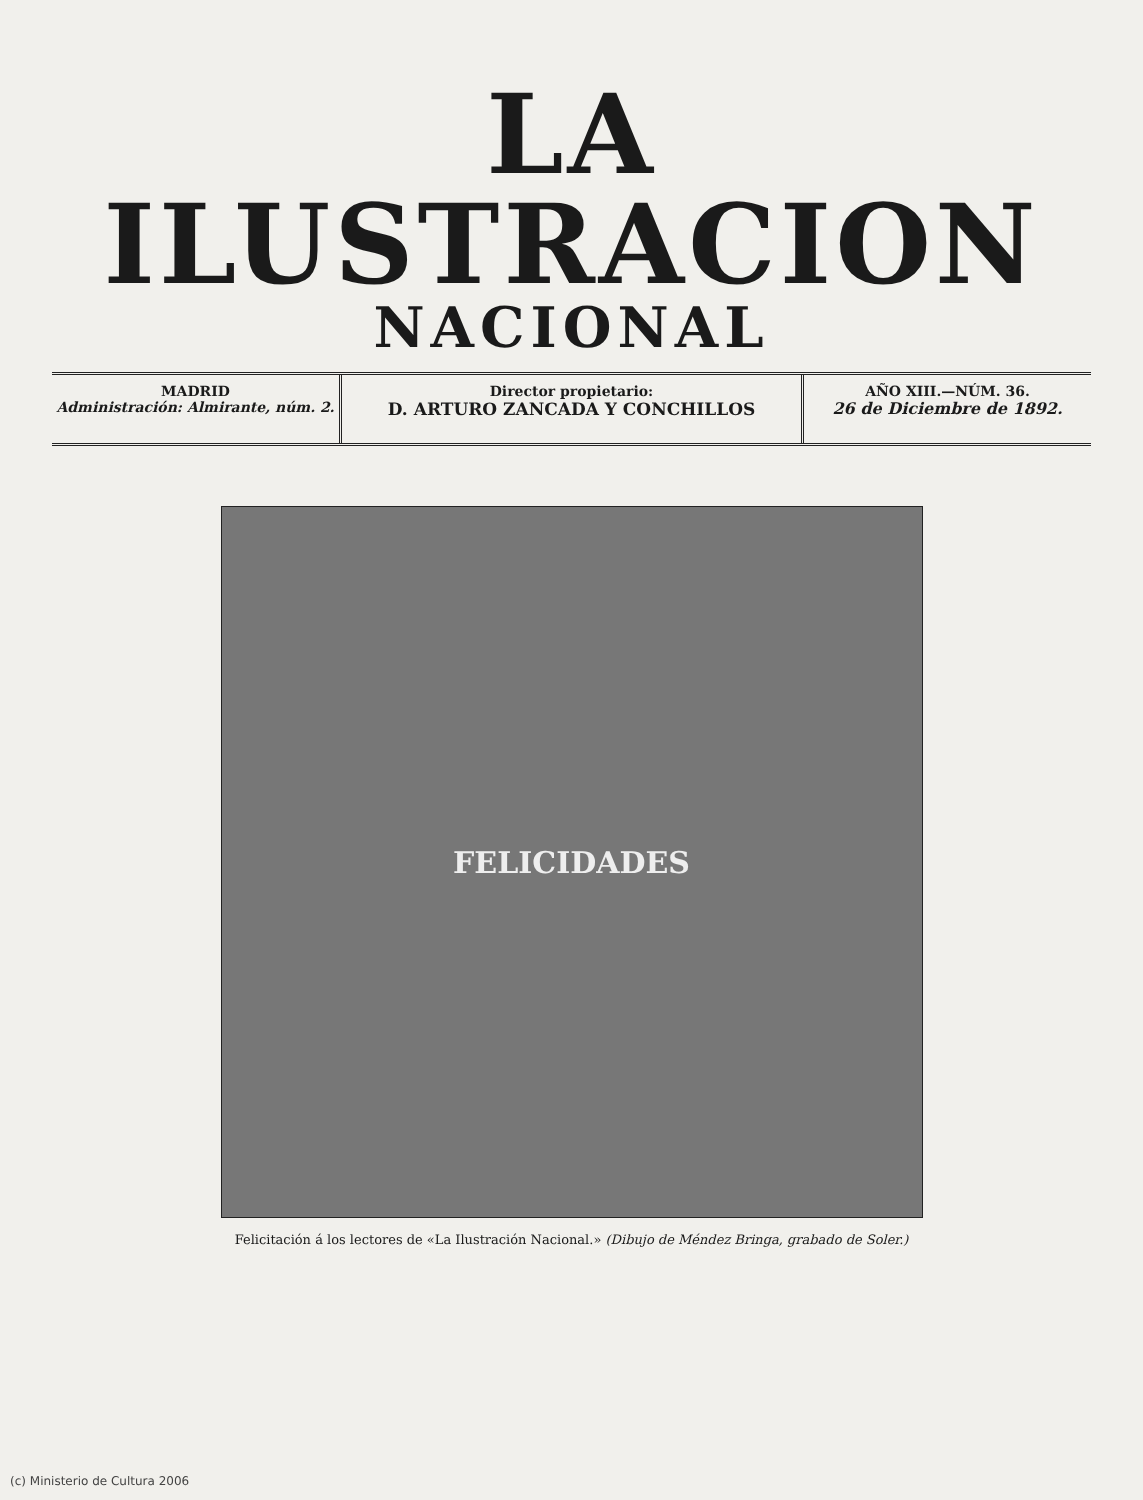LA ILUSTRACION
NACIONAL
MADRID
Administración: Almirante, núm. 2.
Director propietario:
D. ARTURO ZANCADA Y CONCHILLOS
AÑO XIII.—NÚM. 36.
26 de Diciembre de 1892.
FELICIDADES
Felicitación á los lectores de «La Ilustración Nacional.» (Dibujo de Méndez Bringa, grabado de Soler.)
(c) Ministerio de Cultura 2006